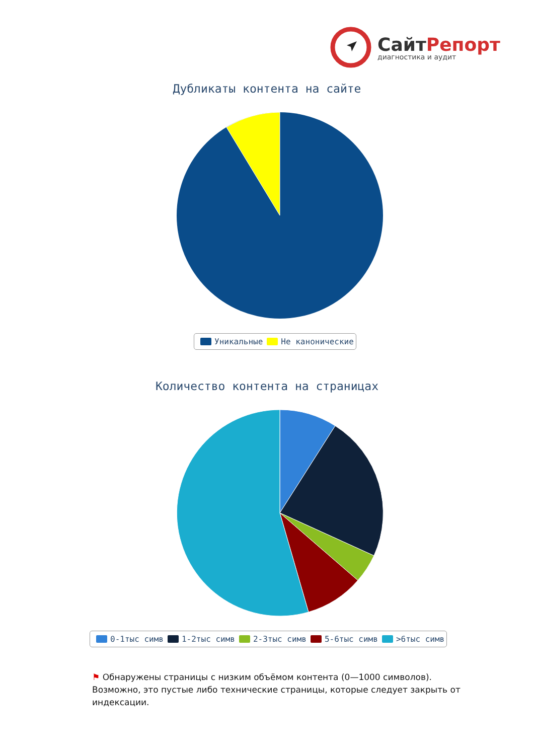СайтРепорт
диагностика и аудит
Дубликаты контента на сайте
Уникальные Не канонические
Количество контента на страницах
0-1тыс симв 1-2тыс симв 2-3тыс симв 5-6тыс симв >6тыс симв
⚑ Обнаружены страницы с низким объёмом контента (0—1000 символов). Возможно, это пустые либо технические страницы, которые следует закрыть от индексации.